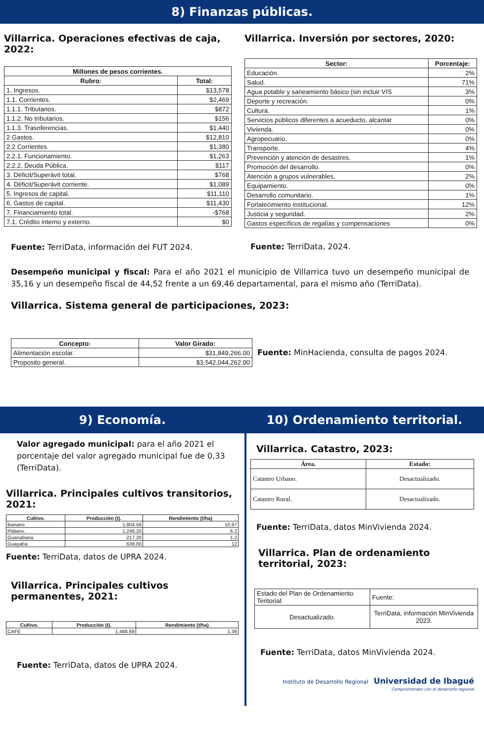8) Finanzas públicas.
Villarrica. Operaciones efectivas de caja, 2022:
| Millones de pesos corrientes. | |
| --- | --- |
| Rubro: | Total: |
| 1. Ingresos. | $13,578 |
| 1.1. Corrientes. | $2,469 |
| 1.1.1. Tributarios. | $872 |
| 1.1.2. No tributarios. | $156 |
| 1.1.3. Trasnferencias. | $1,440 |
| 2 Gastos. | $12,810 |
| 2.2 Corrientes. | $1,380 |
| 2.2.1. Funcionamiento. | $1,263 |
| 2.2.2. Deuda Pública. | $117 |
| 3. Déficit/Superávit total. | $768 |
| 4. Déficit/Superávit corriente. | $1,089 |
| 5. Ingresos de capital. | $11,110 |
| 6. Gastos de capital. | $11,430 |
| 7. Financiamiento total. | -$768 |
| 7.1. Crédito interno y externo. | $0 |
Fuente: TerriData, información del FUT 2024.
Villarrica. Inversión por sectores, 2020:
| Sector: | Porcentaje: |
| --- | --- |
| Educación. | 2% |
| Salud. | 71% |
| Agua potable y saneamiento básico (sin incluir VIS | 3% |
| Deporte y recreación. | 0% |
| Cultura. | 1% |
| Servicios públicos diferentes a acueducto, alcantar | 0% |
| Vivienda. | 0% |
| Agropecuario. | 0% |
| Transporte. | 4% |
| Prevención y atención de desastres. | 1% |
| Promoción del desarrollo. | 0% |
| Atención a grupos vulnerables. | 2% |
| Equipamiento. | 0% |
| Desarrollo comunitario. | 1% |
| Fortalecimiento institucional. | 12% |
| Justicia y seguridad. | 2% |
| Gastos específicos de regalías y compensaciones | 0% |
Fuente: TerriData, 2024.
Desempeño municipal y fiscal: Para el año 2021 el municipio de Villarrica tuvo un desempeño municipal de 35,16 y un desempeño fiscal de 44,52 frente a un 69,46 departamental, para el mismo año (TerriData).
Villarrica. Sistema general de participaciones, 2023:
| Concepto: | Valor Girado: |
| --- | --- |
| Alimentación escolar. | $31,849,266.00 |
| Proposito general. | $3,542,044,262.00 |
Fuente: MinHacienda, consulta de pagos 2024.
9) Economía. 10) Ordenamiento territorial.
Valor agregado municipal: para el año 2021 el porcentaje del valor agregado municipal fue de 0,33 (TerriData).
Villarrica. Principales cultivos transitorios, 2021:
| Cultivo. | Producción (t). | Rendimiento (t/ha) |
| --- | --- | --- |
| Banano | 1,804.56 | 10.97 |
| Plátano. | 1,246.20 | 6.2 |
| Guanabana | 217.20 | 1.2 |
| Guayaba | 636.00 | 12 |
Fuente: TerriData, datos de UPRA 2024.
Villarrica. Principales cultivos permanentes, 2021:
| Cultivo. | Producción (t). | Rendimiento (t/ha) |
| --- | --- | --- |
| CAFE | 1,468.69 | 1.36 |
Fuente: TerriData, datos de UPRA 2024.
Villarrica. Catastro, 2023:
| Área. | Estado: |
| --- | --- |
| Catastro Urbano. | Desactualizado. |
| Catastro Rural. | Desactualizado. |
Fuente: TerriData, datos MinVivienda 2024.
Villarrica. Plan de ordenamiento territorial, 2023:
| Estado del Plan de Ordenamiento Teritorial: | Fuente: |
| Desactualizado. | TerriData, información MinVivienda 2023. |
Fuente: TerriData, datos MinVivienda 2024.
Instituto de Desarrollo Regional Universidad de Ibagué
Comprometidos con el desarrollo regional